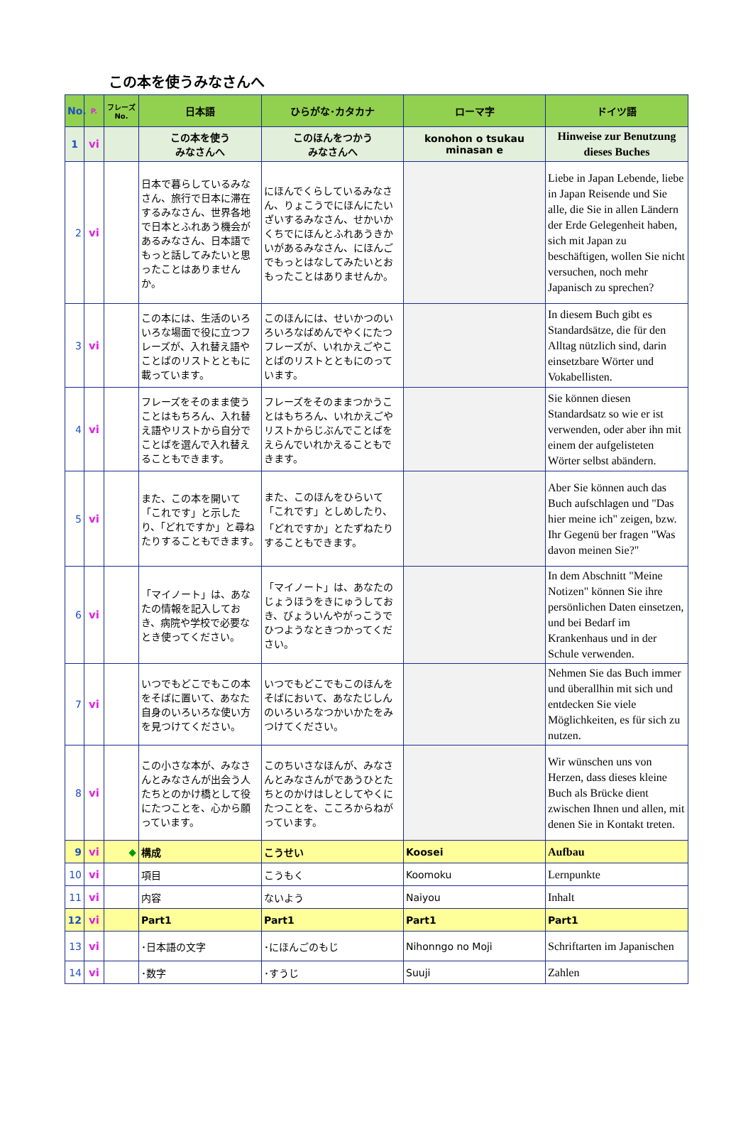この本を使うみなさんへ
| No. | P. | フレーズ No. | 日本語 | ひらがな･カタカナ | ローマ字 | ドイツ語 |
| --- | --- | --- | --- | --- | --- | --- |
| 1 | vi | | この本を使う みなさんへ | このほんをつかう みなさんへ | konohon o tsukau minasan e | Hinweise zur Benutzung dieses Buches |
| 2 | vi | | 日本で暮らしているみなさん、旅行で日本に滞在するみなさん、世界各地で日本とふれあう機会があるみなさん、日本語でもっと話してみたいと思ったことはありませんか。 | にほんでくらしているみなさん、りょこうでにほんにたいざいするみなさん、せかいかくちでにほんとふれあうきかいがあるみなさん、にほんごでもっとはなしてみたいとおもったことはありませんか。 | | Liebe in Japan Lebende, liebe in Japan Reisende und Sie alle, die Sie in allen Ländern der Erde Gelegenheit haben, sich mit Japan zu beschäftigen, wollen Sie nicht versuchen, noch mehr Japanisch zu sprechen? |
| 3 | vi | | この本には、生活のいろいろな場面で役に立つフレーズが、入れ替え語やことばのリストとともに載っています。 | このほんには、せいかつのいろいろなばめんでやくにたつフレーズが、いれかえごやことばのリストとともにのっています。 | | In diesem Buch gibt es Standardsätze, die für den Alltag nützlich sind, darin einsetzbare Wörter und Vokabellisten. |
| 4 | vi | | フレーズをそのまま使うことはもちろん、入れ替え語やリストから自分でことばを選んで入れ替えることもできます。 | フレーズをそのままつかうことはもちろん、いれかえごやリストからじぶんでことばをえらんでいれかえることもできます。 | | Sie können diesen Standardsatz so wie er ist verwenden, oder aber ihn mit einem der aufgelisteten Wörter selbst abändern. |
| 5 | vi | | また、この本を開いて「これです」と示したり、「どれですか」と尋ねたりすることもできます。 | また、このほんをひらいて「これです」としめしたり、「どれですか」とたずねたりすることもできます。 | | Aber Sie können auch das Buch aufschlagen und "Das hier meine ich" zeigen, bzw. Ihr Gegenü ber fragen "Was davon meinen Sie?" |
| 6 | vi | | 「マイノート」は、あなたの情報を記入しておき、病院や学校で必要なとき使ってください。 | 「マイノート」は、あなたのじょうほうをきにゅうしておき、びょういんやがっこうでひつようなときつかってください。 | | In dem Abschnitt "Meine Notizen" können Sie ihre persönlichen Daten einsetzen, und bei Bedarf im Krankenhaus und in der Schule verwenden. |
| 7 | vi | | いつでもどこでもこの本をそばに置いて、あなた自身のいろいろな使い方を見つけてください。 | いつでもどこでもこのほんをそばにおいて、あなたじしんのいろいろなつかいかたをみつけてください。 | | Nehmen Sie das Buch immer und überallhin mit sich und entdecken Sie viele Möglichkeiten, es für sich zu nutzen. |
| 8 | vi | | この小さな本が、みなさんとみなさんが出会う人たちとのかけ橋として役にたつことを、心から願っています。 | このちいさなほんが、みなさんとみなさんがであうひとたちとのかけはしとしてやくにたつことを、こころからねがっています。 | | Wir wünschen uns von Herzen, dass dieses kleine Buch als Brücke dient zwischen Ihnen und allen, mit denen Sie in Kontakt treten. |
| 9 | vi | ◆ | 構成 | こうせい | Koosei | Aufbau |
| 10 | vi | | 項目 | こうもく | Koomoku | Lernpunkte |
| 11 | vi | | 内容 | ないよう | Naiyou | Inhalt |
| 12 | vi | | Part1 | Part1 | Part1 | Part1 |
| 13 | vi | | ･日本語の文字 | ･にほんごのもじ | Nihonngo no Moji | Schriftarten im Japanischen |
| 14 | vi | | ･数字 | ･すうじ | Suuji | Zahlen |